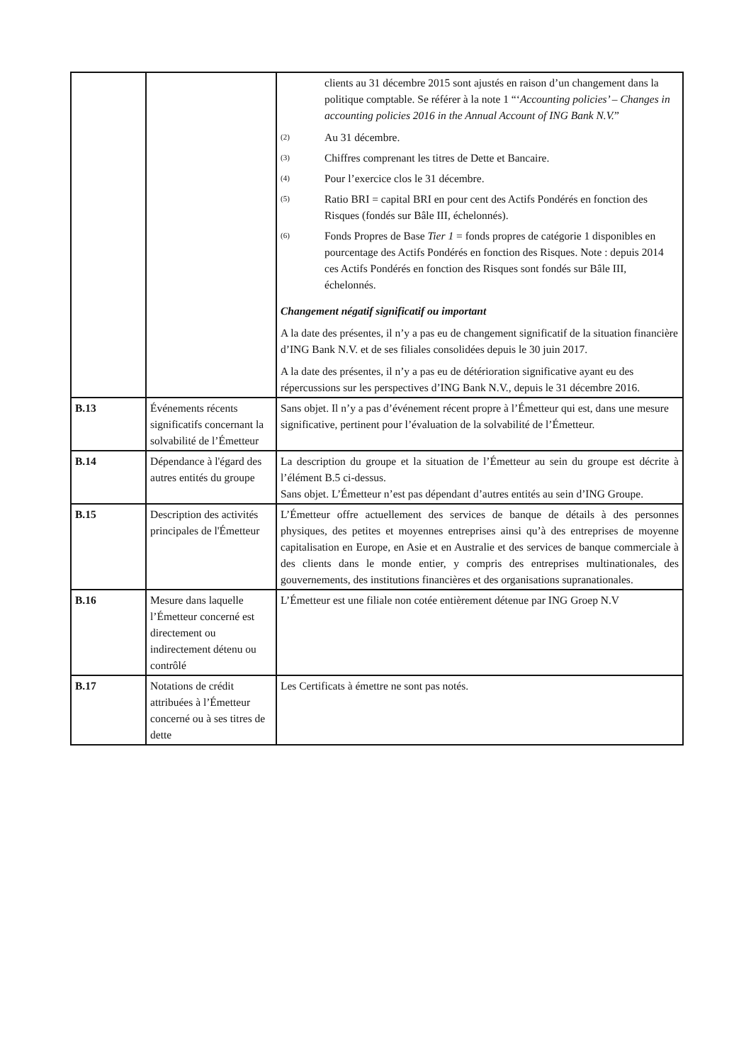| | | clients au 31 décembre 2015 sont ajustés en raison d’un changement dans la politique comptable. Se référer à la note 1 “‘ Accounting policies’ – Changes in accounting policies 2016 in the Annual Account of ING Bank N.V. ” <sup>(2)</sup> Au 31 décembre. <sup>(3)</sup> Chiffres comprenant les titres de Dette et Bancaire. <sup>(4)</sup> Pour l’exercice clos le 31 décembre. <sup>(5)</sup> Ratio BRI = capital BRI en pour cent des Actifs Pondérés en fonction des Risques (fondés sur Bâle III, échelonnés). <sup>(6)</sup> Fonds Propres de Base Tier 1 = fonds propres de catégorie 1 disponibles en pourcentage des Actifs Pondérés en fonction des Risques. Note : depuis 2014 ces Actifs Pondérés en fonction des Risques sont fondés sur Bâle III, échelonnés. Changement négatif significatif ou important A la date des présentes, il n’y a pas eu de changement significatif de la situation financière d’ING Bank N.V. et de ses filiales consolidées depuis le 30 juin 2017. A la date des présentes, il n’y a pas eu de détérioration significative ayant eu des répercussions sur les perspectives d’ING Bank N.V., depuis le 31 décembre 2016. |
| B.13 | Événements récents significatifs concernant la solvabilité de l’Émetteur | Sans objet. Il n’y a pas d’événement récent propre à l’Émetteur qui est, dans une mesure significative, pertinent pour l’évaluation de la solvabilité de l’Émetteur. |
| B.14 | Dépendance à l'égard des autres entités du groupe | La description du groupe et la situation de l’Émetteur au sein du groupe est décrite à l’élément B.5 ci-dessus. Sans objet. L’Émetteur n’est pas dépendant d’autres entités au sein d’ING Groupe. |
| B.15 | Description des activités principales de l'Émetteur | L’Émetteur offre actuellement des services de banque de détails à des personnes physiques, des petites et moyennes entreprises ainsi qu’à des entreprises de moyenne capitalisation en Europe, en Asie et en Australie et des services de banque commerciale à des clients dans le monde entier, y compris des entreprises multinationales, des gouvernements, des institutions financières et des organisations supranationales. |
| B.16 | Mesure dans laquelle l’Émetteur concerné est directement ou indirectement détenu ou contrôlé | L’Émetteur est une filiale non cotée entièrement détenue par ING Groep N.V |
| B.17 | Notations de crédit attribuées à l’Émetteur concerné ou à ses titres de dette | Les Certificats à émettre ne sont pas notés. |